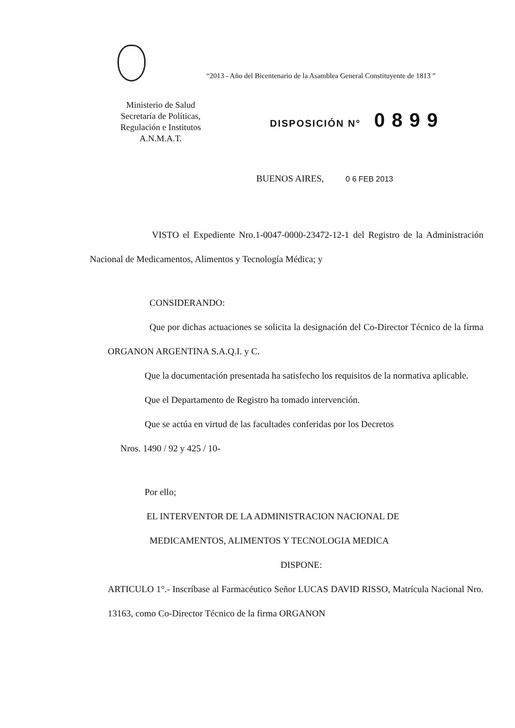“2013 - Año del Bicentenario de la Asamblea General Constituyente de 1813 ”
Ministerio de Salud
Secretaría de Políticas,
Regulación e Institutos
A.N.M.A.T.
DISPOSICIÓN N° 0899
BUENOS AIRES, 0 6 FEB 2013
VISTO el Expediente Nro.1-0047-0000-23472-12-1 del Registro de la Administración Nacional de Medicamentos, Alimentos y Tecnología Médica; y
CONSIDERANDO:
Que por dichas actuaciones se solicita la designación del Co-Director Técnico de la firma ORGANON ARGENTINA S.A.Q.I. y C.
Que la documentación presentada ha satisfecho los requisitos de la normativa aplicable.
Que el Departamento de Registro ha tomado intervención.
Que se actúa en virtud de las facultades conferidas por los Decretos
Nros. 1490 / 92 y 425 / 10-
Por ello;
EL INTERVENTOR DE LA ADMINISTRACION NACIONAL DE
MEDICAMENTOS, ALIMENTOS Y TECNOLOGIA MEDICA
DISPONE:
ARTICULO 1°.- Inscríbase al Farmacéutico Señor LUCAS DAVID RISSO, Matrícula Nacional Nro. 13163, como Co-Director Técnico de la firma ORGANON